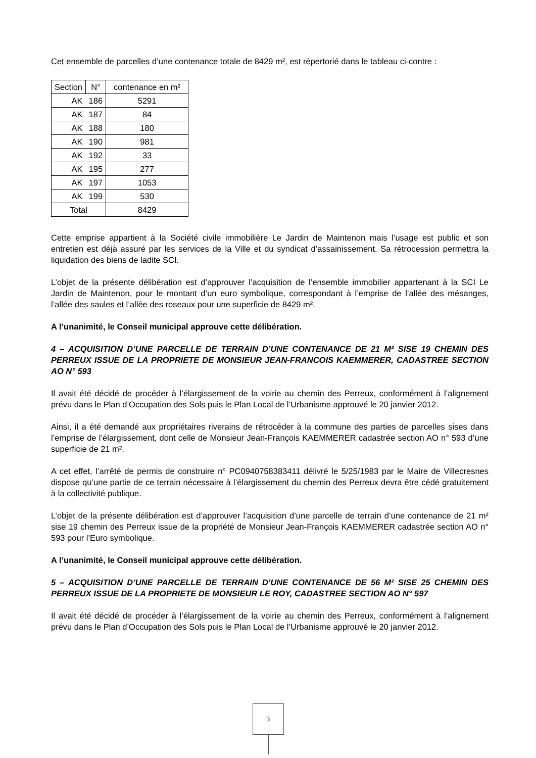Cet ensemble de parcelles d’une contenance totale de 8429 m², est répertorié dans le tableau ci-contre :
| Section | N° | contenance en m² |
| --- | --- | --- |
| AK | 186 | 5291 |
| AK | 187 | 84 |
| AK | 188 | 180 |
| AK | 190 | 981 |
| AK | 192 | 33 |
| AK | 195 | 277 |
| AK | 197 | 1053 |
| AK | 199 | 530 |
| Total | | 8429 |
Cette emprise appartient à la Société civile immobilière Le Jardin de Maintenon mais l’usage est public et son entretien est déjà assuré par les services de la Ville et du syndicat d’assainissement. Sa rétrocession permettra la liquidation des biens de ladite SCI.
L’objet de la présente délibération est d’approuver l’acquisition de l’ensemble immobilier appartenant à la SCI Le Jardin de Maintenon, pour le montant d’un euro symbolique, correspondant à l’emprise de l’allée des mésanges, l’allée des saules et l’allée des roseaux pour une superficie de 8429 m².
A l’unanimité, le Conseil municipal approuve cette délibération.
4 – ACQUISITION D’UNE PARCELLE DE TERRAIN D’UNE CONTENANCE DE 21 M² SISE 19 CHEMIN DES PERREUX ISSUE DE LA PROPRIETE DE MONSIEUR JEAN-FRANCOIS KAEMMERER, CADASTREE SECTION AO N° 593
Il avait été décidé de procéder à l’élargissement de la voirie au chemin des Perreux, conformément à l’alignement prévu dans le Plan d’Occupation des Sols puis le Plan Local de l’Urbanisme approuvé le 20 janvier 2012.
Ainsi, il a été demandé aux propriétaires riverains de rétrocéder à la commune des parties de parcelles sises dans l’emprise de l’élargissement, dont celle de Monsieur Jean-François KAEMMERER cadastrée section AO n° 593 d’une superficie de 21 m².
A cet effet, l’arrêté de permis de construire n° PC0940758383411 délivré le 5/25/1983 par le Maire de Villecresnes dispose qu’une partie de ce terrain nécessaire à l’élargissement du chemin des Perreux devra être cédé gratuitement à la collectivité publique.
L’objet de la présente délibération est d’approuver l’acquisition d’une parcelle de terrain d’une contenance de 21 m² sise 19 chemin des Perreux issue de la propriété de Monsieur Jean-François KAEMMERER cadastrée section AO n° 593 pour l’Euro symbolique.
A l’unanimité, le Conseil municipal approuve cette délibération.
5 – ACQUISITION D’UNE PARCELLE DE TERRAIN D’UNE CONTENANCE DE 56 M² SISE 25 CHEMIN DES PERREUX ISSUE DE LA PROPRIETE DE MONSIEUR LE ROY, CADASTREE SECTION AO N° 597
Il avait été décidé de procéder à l’élargissement de la voirie au chemin des Perreux, conformément à l’alignement prévu dans le Plan d’Occupation des Sols puis le Plan Local de l’Urbanisme approuvé le 20 janvier 2012.
3